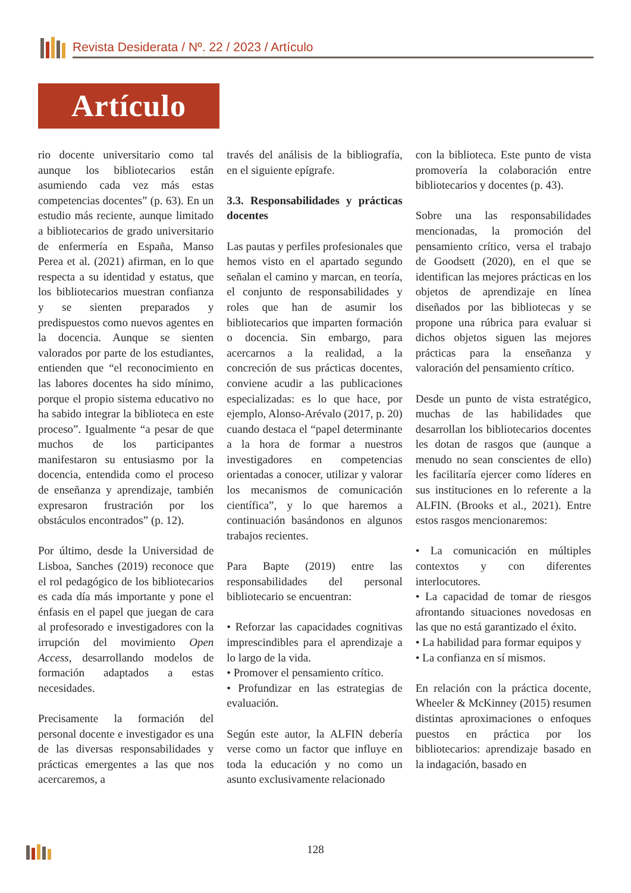Revista Desiderata / Nº. 22 / 2023 / Artículo
Artículo
rio docente universitario como tal aunque los bibliotecarios están asumiendo cada vez más estas competencias docentes” (p. 63). En un estudio más reciente, aunque limitado a bibliotecarios de grado universitario de enfermería en España, Manso Perea et al. (2021) afirman, en lo que respecta a su identidad y estatus, que los bibliotecarios muestran confianza y se sienten preparados y predispuestos como nuevos agentes en la docencia. Aunque se sienten valorados por parte de los estudiantes, entienden que “el reconocimiento en las labores docentes ha sido mínimo, porque el propio sistema educativo no ha sabido integrar la biblioteca en este proceso”. Igualmente “a pesar de que muchos de los participantes manifestaron su entusiasmo por la docencia, entendida como el proceso de enseñanza y aprendizaje, también expresaron frustración por los obstáculos encontrados” (p. 12).
Por último, desde la Universidad de Lisboa, Sanches (2019) reconoce que el rol pedagógico de los bibliotecarios es cada día más importante y pone el énfasis en el papel que juegan de cara al profesorado e investigadores con la irrupción del movimiento Open Access, desarrollando modelos de formación adaptados a estas necesidades.
Precisamente la formación del personal docente e investigador es una de las diversas responsabilidades y prácticas emergentes a las que nos acercaremos, a
través del análisis de la bibliografía, en el siguiente epígrafe.
3.3. Responsabilidades y prácticas docentes
Las pautas y perfiles profesionales que hemos visto en el apartado segundo señalan el camino y marcan, en teoría, el conjunto de responsabilidades y roles que han de asumir los bibliotecarios que imparten formación o docencia. Sin embargo, para acercarnos a la realidad, a la concreción de sus prácticas docentes, conviene acudir a las publicaciones especializadas: es lo que hace, por ejemplo, Alonso-Arévalo (2017, p. 20) cuando destaca el “papel determinante a la hora de formar a nuestros investigadores en competencias orientadas a conocer, utilizar y valorar los mecanismos de comunicación científica”, y lo que haremos a continuación basándonos en algunos trabajos recientes.
Para Bapte (2019) entre las responsabilidades del personal bibliotecario se encuentran:
• Reforzar las capacidades cognitivas imprescindibles para el aprendizaje a lo largo de la vida.
• Promover el pensamiento crítico.
• Profundizar en las estrategias de evaluación.
Según este autor, la ALFIN debería verse como un factor que influye en toda la educación y no como un asunto exclusivamente relacionado
con la biblioteca. Este punto de vista promovería la colaboración entre bibliotecarios y docentes (p. 43).
Sobre una las responsabilidades mencionadas, la promoción del pensamiento crítico, versa el trabajo de Goodsett (2020), en el que se identifican las mejores prácticas en los objetos de aprendizaje en línea diseñados por las bibliotecas y se propone una rúbrica para evaluar si dichos objetos siguen las mejores prácticas para la enseñanza y valoración del pensamiento crítico.
Desde un punto de vista estratégico, muchas de las habilidades que desarrollan los bibliotecarios docentes les dotan de rasgos que (aunque a menudo no sean conscientes de ello) les facilitaría ejercer como líderes en sus instituciones en lo referente a la ALFIN. (Brooks et al., 2021). Entre estos rasgos mencionaremos:
• La comunicación en múltiples contextos y con diferentes interlocutores.
• La capacidad de tomar de riesgos afrontando situaciones novedosas en las que no está garantizado el éxito.
• La habilidad para formar equipos y
• La confianza en sí mismos.
En relación con la práctica docente, Wheeler & McKinney (2015) resumen distintas aproximaciones o enfoques puestos en práctica por los bibliotecarios: aprendizaje basado en la indagación, basado en
128